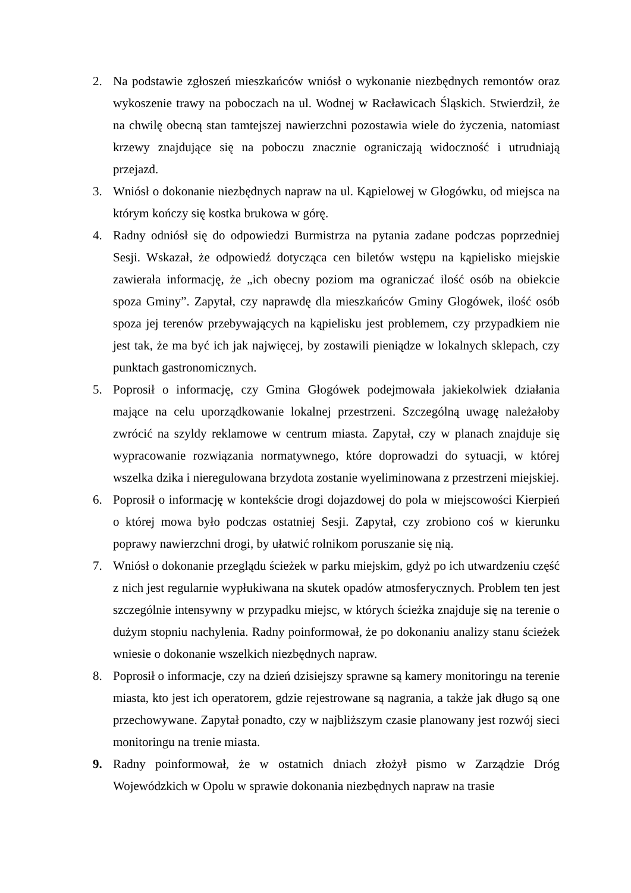2. Na podstawie zgłoszeń mieszkańców wniósł o wykonanie niezbędnych remontów oraz wykoszenie trawy na poboczach na ul. Wodnej w Racławicach Śląskich. Stwierdził, że na chwilę obecną stan tamtejszej nawierzchni pozostawia wiele do życzenia, natomiast krzewy znajdujące się na poboczu znacznie ograniczają widoczność i utrudniają przejazd.
3. Wniósł o dokonanie niezbędnych napraw na ul. Kąpielowej w Głogówku, od miejsca na którym kończy się kostka brukowa w górę.
4. Radny odniósł się do odpowiedzi Burmistrza na pytania zadane podczas poprzedniej Sesji. Wskazał, że odpowiedź dotycząca cen biletów wstępu na kąpielisko miejskie zawierała informację, że „ich obecny poziom ma ograniczać ilość osób na obiekcie spoza Gminy”. Zapytał, czy naprawdę dla mieszkańców Gminy Głogówek, ilość osób spoza jej terenów przebywających na kąpielisku jest problemem, czy przypadkiem nie jest tak, że ma być ich jak najwięcej, by zostawili pieniądze w lokalnych sklepach, czy punktach gastronomicznych.
5. Poprosił o informację, czy Gmina Głogówek podejmowała jakiekolwiek działania mające na celu uporządkowanie lokalnej przestrzeni. Szczególną uwagę należałoby zwrócić na szyldy reklamowe w centrum miasta. Zapytał, czy w planach znajduje się wypracowanie rozwiązania normatywnego, które doprowadzi do sytuacji, w której wszelka dzika i nieregulowana brzydota zostanie wyeliminowana z przestrzeni miejskiej.
6. Poprosił o informację w kontekście drogi dojazdowej do pola w miejscowości Kierpień o której mowa było podczas ostatniej Sesji. Zapytał, czy zrobiono coś w kierunku poprawy nawierzchni drogi, by ułatwić rolnikom poruszanie się nią.
7. Wniósł o dokonanie przeglądu ścieżek w parku miejskim, gdyż po ich utwardzeniu część z nich jest regularnie wypłukiwana na skutek opadów atmosferycznych. Problem ten jest szczególnie intensywny w przypadku miejsc, w których ścieżka znajduje się na terenie o dużym stopniu nachylenia. Radny poinformował, że po dokonaniu analizy stanu ścieżek wniesie o dokonanie wszelkich niezbędnych napraw.
8. Poprosił o informacje, czy na dzień dzisiejszy sprawne są kamery monitoringu na terenie miasta, kto jest ich operatorem, gdzie rejestrowane są nagrania, a także jak długo są one przechowywane. Zapytał ponadto, czy w najbliższym czasie planowany jest rozwój sieci monitoringu na trenie miasta.
9. Radny poinformował, że w ostatnich dniach złożył pismo w Zarządzie Dróg Wojewódzkich w Opolu w sprawie dokonania niezbędnych napraw na trasie